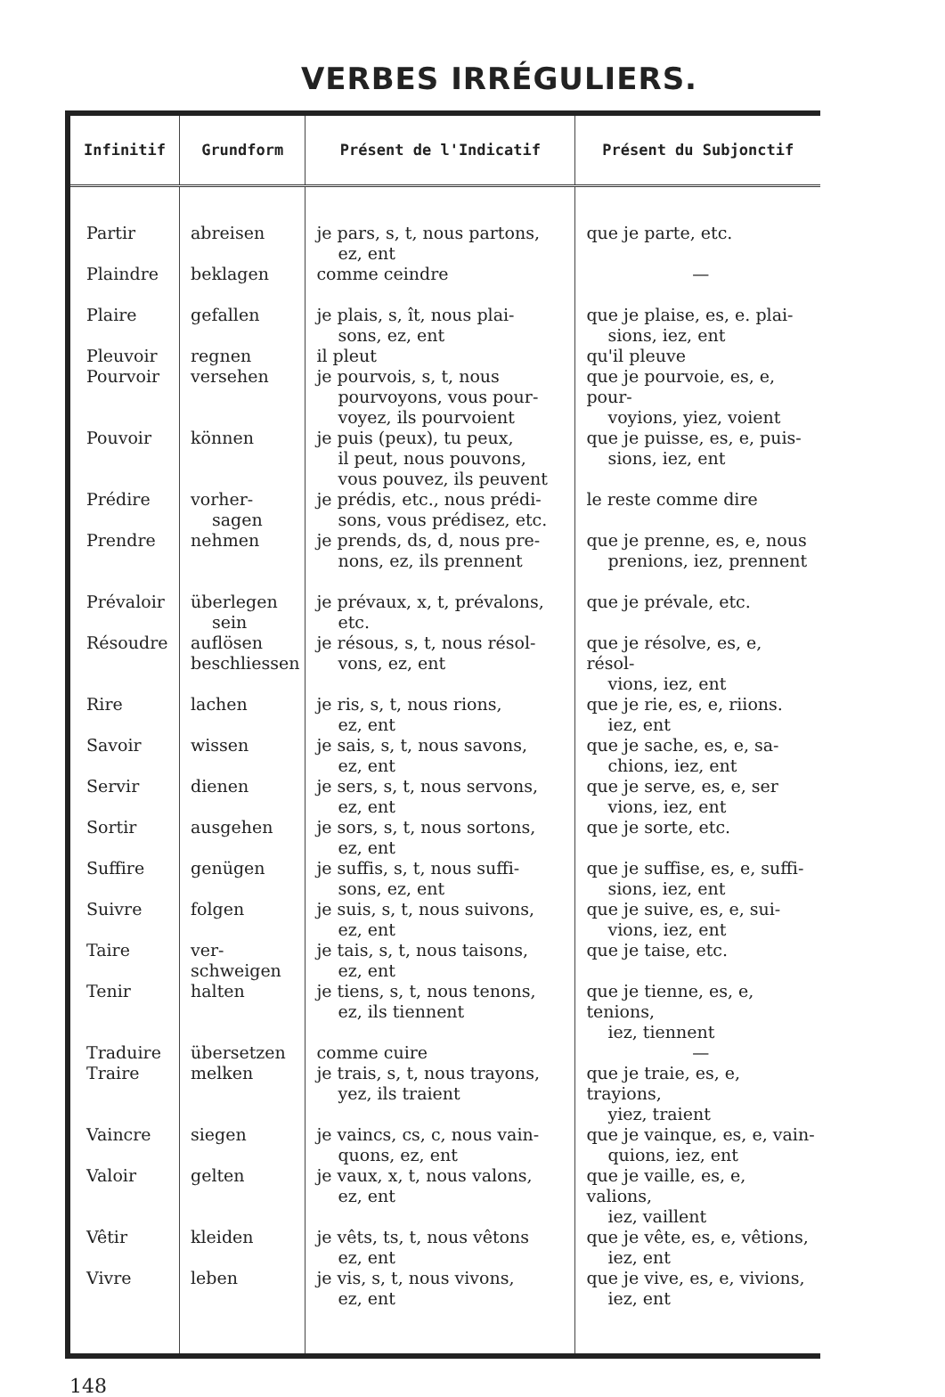VERBES IRRÉGULIERS.
| Infinitif | Grundform | Présent de l'Indicatif | Présent du Subjonctif |
| --- | --- | --- | --- |
| Partir | abreisen | je pars, s, t, nous partons, ez, ent | que je parte, etc. |
| Plaindre | beklagen | comme ceindre | — |
| Plaire | gefallen | je plais, s, ît, nous plai- sons, ez, ent | que je plaise, es, e. plai- sions, iez, ent |
| Pleuvoir | regnen | il pleut | qu'il pleuve |
| Pourvoir | versehen | je pourvois, s, t, nous pourvoyons, vous pour- voyez, ils pourvoient | que je pourvoie, es, e, pour- voyions, yiez, voient |
| Pouvoir | können | je puis (peux), tu peux, il peut, nous pouvons, vous pouvez, ils peuvent | que je puisse, es, e, puis- sions, iez, ent |
| Prédire | vorher- sagen | je prédis, etc., nous prédi- sons, vous prédisez, etc. | le reste comme dire |
| Prendre | nehmen | je prends, ds, d, nous pre- nons, ez, ils prennent | que je prenne, es, e, nous prenions, iez, prennent |
| Prévaloir | überlegen sein | je prévaux, x, t, prévalons, etc. | que je prévale, etc. |
| Résoudre | auflösen beschliessen | je résous, s, t, nous résol- vons, ez, ent | que je résolve, es, e, résol- vions, iez, ent |
| Rire | lachen | je ris, s, t, nous rions, ez, ent | que je rie, es, e, riions. iez, ent |
| Savoir | wissen | je sais, s, t, nous savons, ez, ent | que je sache, es, e, sa- chions, iez, ent |
| Servir | dienen | je sers, s, t, nous servons, ez, ent | que je serve, es, e, ser vions, iez, ent |
| Sortir | ausgehen | je sors, s, t, nous sortons, ez, ent | que je sorte, etc. |
| Suffire | genügen | je suffis, s, t, nous suffi- sons, ez, ent | que je suffise, es, e, suffi- sions, iez, ent |
| Suivre | folgen | je suis, s, t, nous suivons, ez, ent | que je suive, es, e, sui- vions, iez, ent |
| Taire | ver- schweigen | je tais, s, t, nous taisons, ez, ent | que je taise, etc. |
| Tenir | halten | je tiens, s, t, nous tenons, ez, ils tiennent | que je tienne, es, e, tenions, iez, tiennent |
| Traduire | übersetzen | comme cuire | — |
| Traire | melken | je trais, s, t, nous trayons, yez, ils traient | que je traie, es, e, trayions, yiez, traient |
| Vaincre | siegen | je vaincs, cs, c, nous vain- quons, ez, ent | que je vainque, es, e, vain- quions, iez, ent |
| Valoir | gelten | je vaux, x, t, nous valons, ez, ent | que je vaille, es, e, valions, iez, vaillent |
| Vêtir | kleiden | je vêts, ts, t, nous vêtons ez, ent | que je vête, es, e, vêtions, iez, ent |
| Vivre | leben | je vis, s, t, nous vivons, ez, ent | que je vive, es, e, vivions, iez, ent |
148